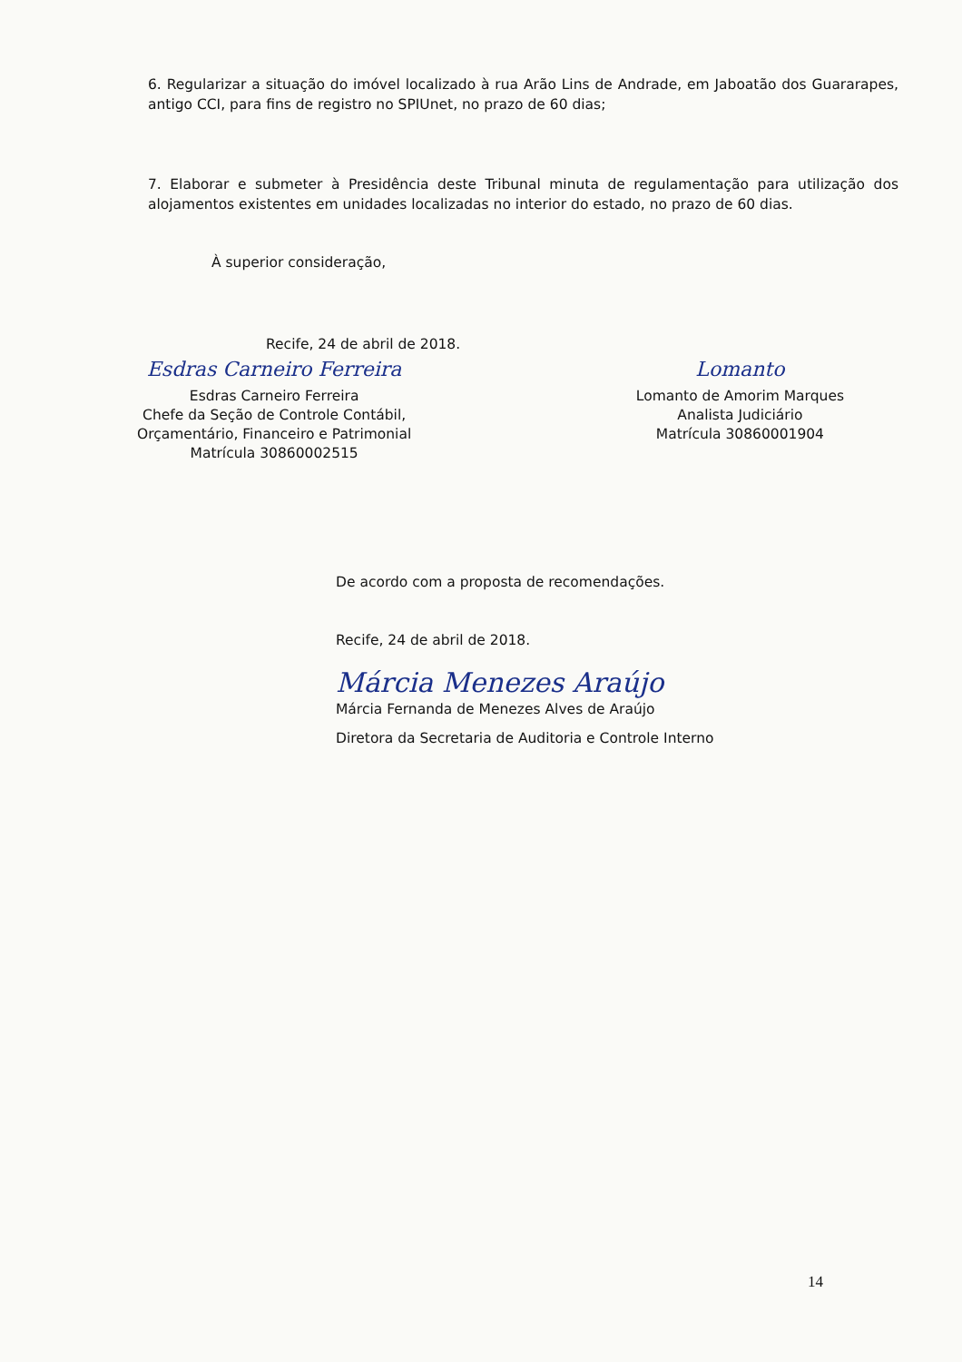6. Regularizar a situação do imóvel localizado à rua Arão Lins de Andrade, em Jaboatão dos Guararapes, antigo CCI, para fins de registro no SPIUnet, no prazo de 60 dias;
7. Elaborar e submeter à Presidência deste Tribunal minuta de regulamentação para utilização dos alojamentos existentes em unidades localizadas no interior do estado, no prazo de 60 dias.
À superior consideração,
Recife, 24 de abril de 2018.
Esdras Carneiro Ferreira
Esdras Carneiro Ferreira
Chefe da Seção de Controle Contábil,
Orçamentário, Financeiro e Patrimonial
Matrícula 30860002515
Lomanto
Lomanto de Amorim Marques
Analista Judiciário
Matrícula 30860001904
De acordo com a proposta de recomendações.
Recife, 24 de abril de 2018.
Márcia Menezes Araújo
Márcia Fernanda de Menezes Alves de Araújo
Diretora da Secretaria de Auditoria e Controle Interno
14